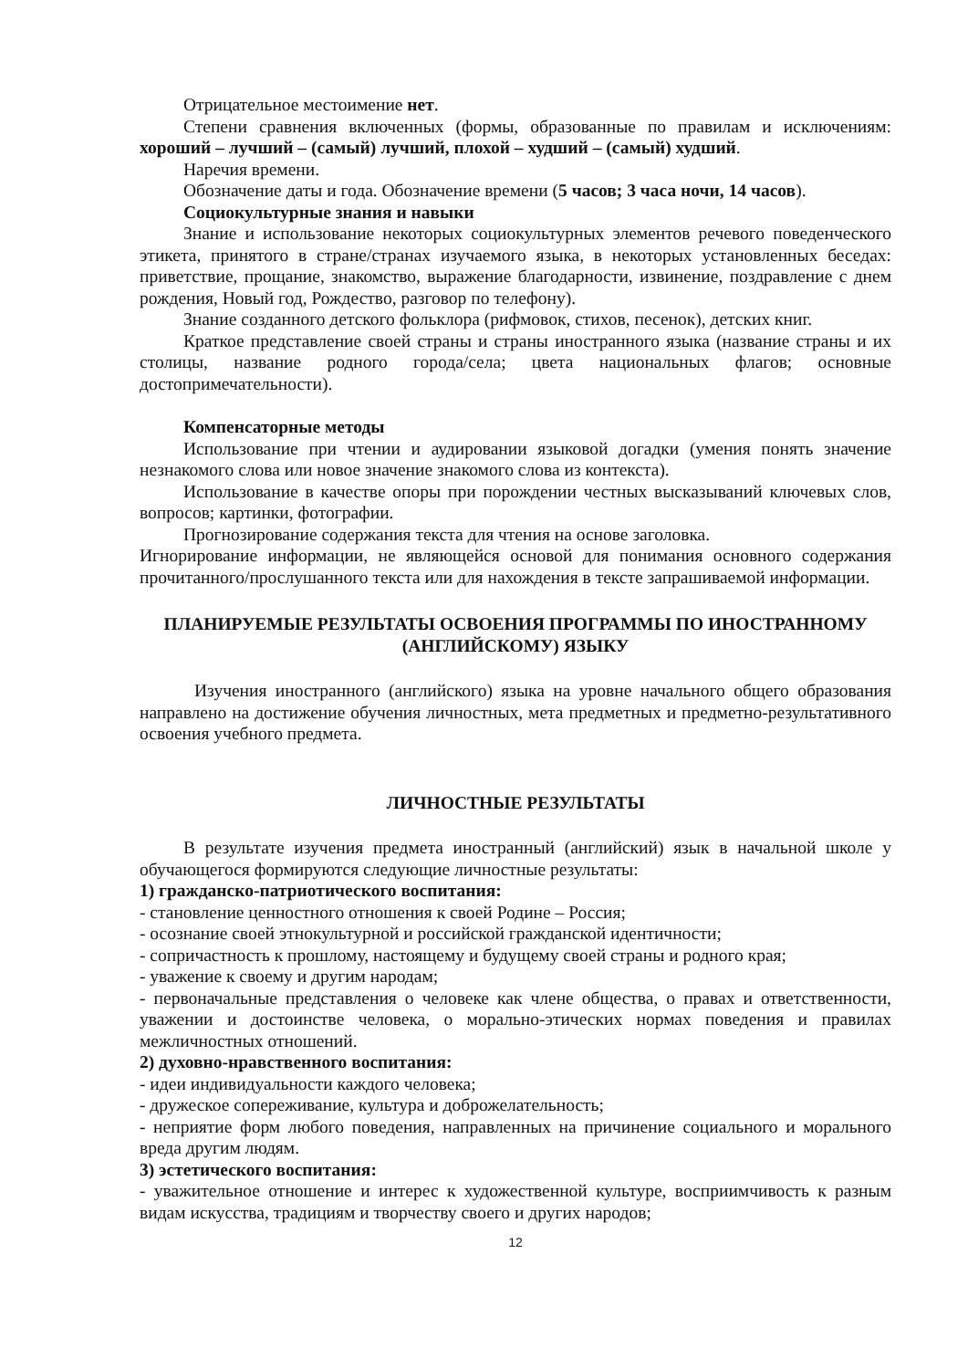Отрицательное местоимение нет.
Степени сравнения включенных (формы, образованные по правилам и исключениям: хороший – лучший – (самый) лучший, плохой – худший – (самый) худший.
Наречия времени.
Обозначение даты и года. Обозначение времени (5 часов; 3 часа ночи, 14 часов).
Социокультурные знания и навыки
Знание и использование некоторых социокультурных элементов речевого поведенческого этикета, принятого в стране/странах изучаемого языка, в некоторых установленных беседах: приветствие, прощание, знакомство, выражение благодарности, извинение, поздравление с днем рождения, Новый год, Рождество, разговор по телефону).
Знание созданного детского фольклора (рифмовок, стихов, песенок), детских книг.
Краткое представление своей страны и страны иностранного языка (название страны и их столицы, название родного города/села; цвета национальных флагов; основные достопримечательности).
Компенсаторные методы
Использование при чтении и аудировании языковой догадки (умения понять значение незнакомого слова или новое значение знакомого слова из контекста).
Использование в качестве опоры при порождении честных высказываний ключевых слов, вопросов; картинки, фотографии.
Прогнозирование содержания текста для чтения на основе заголовка.
Игнорирование информации, не являющейся основой для понимания основного содержания прочитанного/прослушанного текста или для нахождения в тексте запрашиваемой информации.
ПЛАНИРУЕМЫЕ РЕЗУЛЬТАТЫ ОСВОЕНИЯ ПРОГРАММЫ ПО ИНОСТРАННОМУ (АНГЛИЙСКОМУ) ЯЗЫКУ
Изучения иностранного (английского) языка на уровне начального общего образования направлено на достижение обучения личностных, мета предметных и предметно-результативного освоения учебного предмета.
ЛИЧНОСТНЫЕ РЕЗУЛЬТАТЫ
В результате изучения предмета иностранный (английский) язык в начальной школе у обучающегося формируются следующие личностные результаты:
1) гражданско-патриотического воспитания:
- становление ценностного отношения к своей Родине – Россия;
- осознание своей этнокультурной и российской гражданской идентичности;
- сопричастность к прошлому, настоящему и будущему своей страны и родного края;
- уважение к своему и другим народам;
- первоначальные представления о человеке как члене общества, о правах и ответственности, уважении и достоинстве человека, о морально-этических нормах поведения и правилах межличностных отношений.
2) духовно-нравственного воспитания:
- идеи индивидуальности каждого человека;
- дружеское сопереживание, культура и доброжелательность;
- неприятие форм любого поведения, направленных на причинение социального и морального вреда другим людям.
3) эстетического воспитания:
- уважительное отношение и интерес к художественной культуре, восприимчивость к разным видам искусства, традициям и творчеству своего и других народов;
12